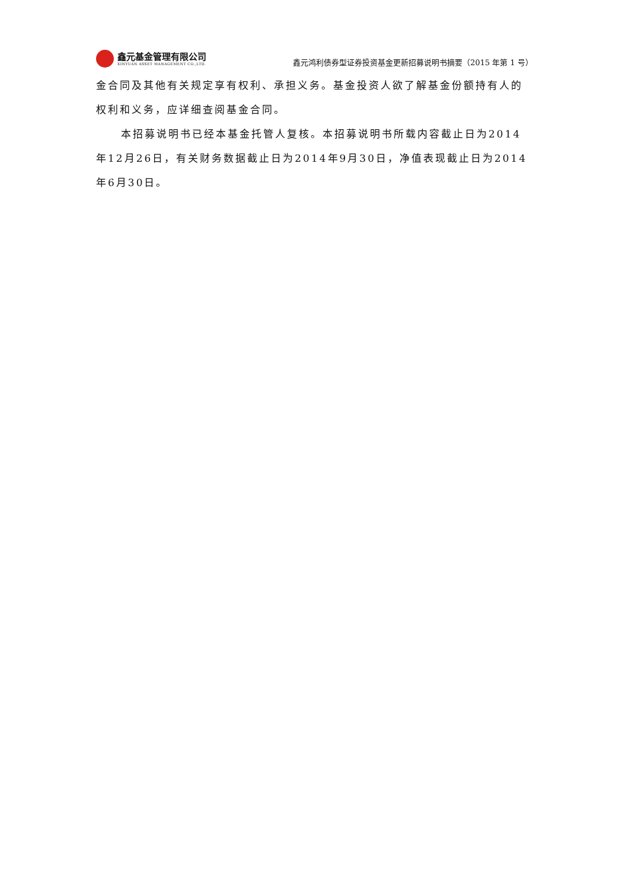鑫元基金管理有限公司
XINYUAN ASSET MANAGEMENT CO.,LTD.
鑫元鸿利债券型证券投资基金更新招募说明书摘要（2015 年第 1 号）
金合同及其他有关规定享有权利、承担义务。基金投资人欲了解基金份额持有人的权利和义务，应详细查阅基金合同。
本招募说明书已经本基金托管人复核。本招募说明书所载内容截止日为2014年12月26日，有关财务数据截止日为2014年9月30日，净值表现截止日为2014年6月30日。